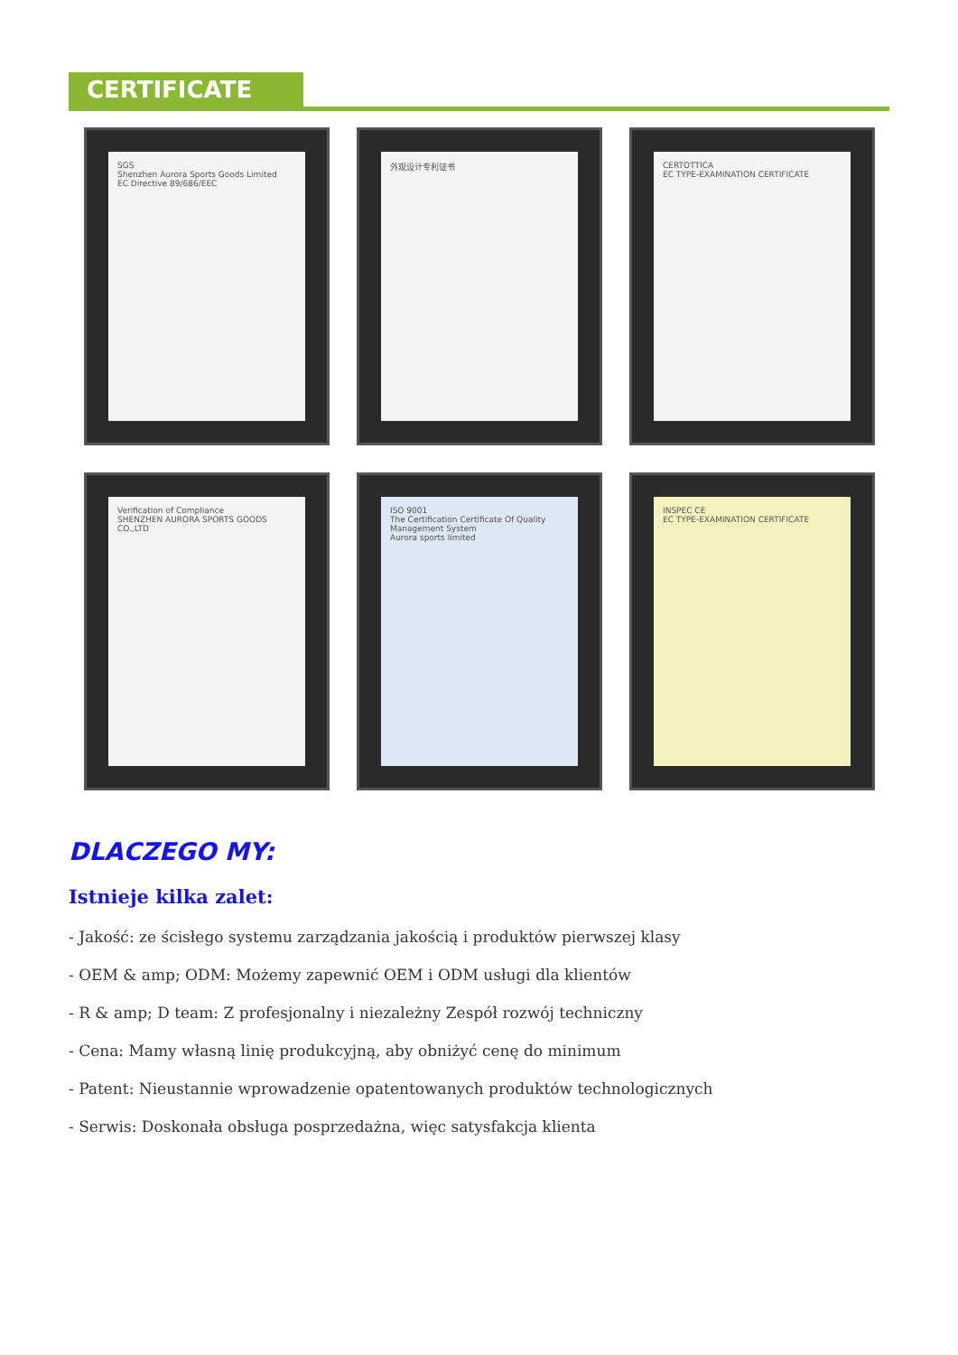CERTIFICATE
SGS
Shenzhen Aurora Sports Goods Limited
EC Directive 89/686/EEC
外观设计专利证书
CERTOTTICA
EC TYPE-EXAMINATION CERTIFICATE
Verification of Compliance
SHENZHEN AURORA SPORTS GOODS CO.,LTD
ISO 9001
The Certification Certificate Of Quality Management System
Aurora sports limited
INSPEC CE
EC TYPE-EXAMINATION CERTIFICATE
DLACZEGO MY:
Istnieje kilka zalet:
- Jakość: ze ścisłego systemu zarządzania jakością i produktów pierwszej klasy
- OEM & amp; ODM: Możemy zapewnić OEM i ODM usługi dla klientów
- R & amp; D team: Z profesjonalny i niezależny Zespół rozwój techniczny
- Cena: Mamy własną linię produkcyjną, aby obniżyć cenę do minimum
- Patent: Nieustannie wprowadzenie opatentowanych produktów technologicznych
- Serwis: Doskonała obsługa posprzedażna, więc satysfakcja klienta